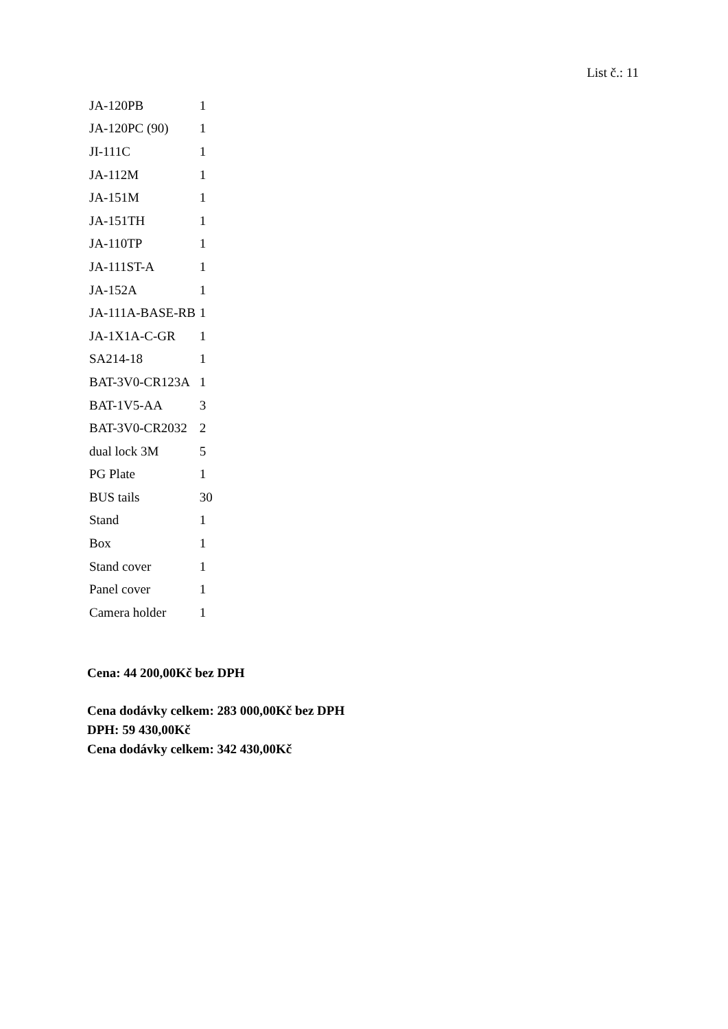List č.: 11
| JA-120PB | 1 |
| JA-120PC (90) | 1 |
| JI-111C | 1 |
| JA-112M | 1 |
| JA-151M | 1 |
| JA-151TH | 1 |
| JA-110TP | 1 |
| JA-111ST-A | 1 |
| JA-152A | 1 |
| JA-111A-BASE-RB | 1 |
| JA-1X1A-C-GR | 1 |
| SA214-18 | 1 |
| BAT-3V0-CR123A | 1 |
| BAT-1V5-AA | 3 |
| BAT-3V0-CR2032 | 2 |
| dual lock 3M | 5 |
| PG Plate | 1 |
| BUS tails | 30 |
| Stand | 1 |
| Box | 1 |
| Stand cover | 1 |
| Panel cover | 1 |
| Camera holder | 1 |
Cena: 44 200,00Kč bez DPH
Cena dodávky celkem: 283 000,00Kč bez DPH
DPH: 59 430,00Kč
Cena dodávky celkem: 342 430,00Kč